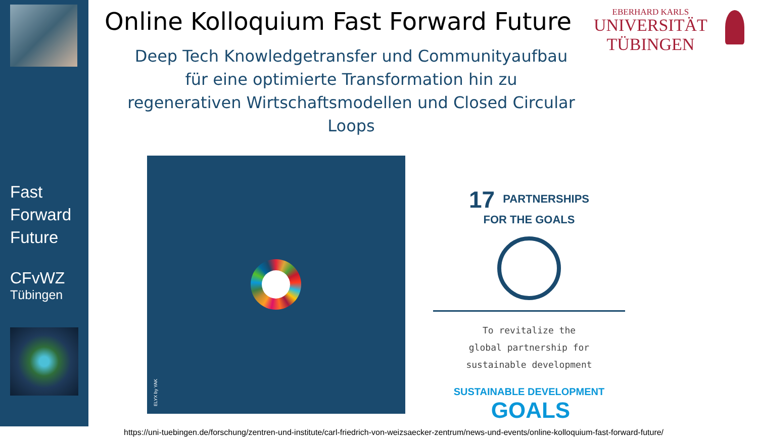Fast
Forward
Future
CFvWZ
Tübingen
Online Kolloquium Fast Forward Future
EBERHARD KARLS
UNIVERSITÄT
TÜBINGEN
Deep Tech Knowledgetransfer und Communityaufbau
für eine optimierte Transformation hin zu
regenerativen Wirtschaftsmodellen und Closed Circular Loops
ELYX by YAK
17 PARTNERSHIPS
FOR THE GOALS
To revitalize the
global partnership for
sustainable development
SUSTAINABLE DEVELOPMENT GOALS
https://uni-tuebingen.de/forschung/zentren-und-institute/carl-friedrich-von-weizsaecker-zentrum/news-und-events/online-kolloquium-fast-forward-future/